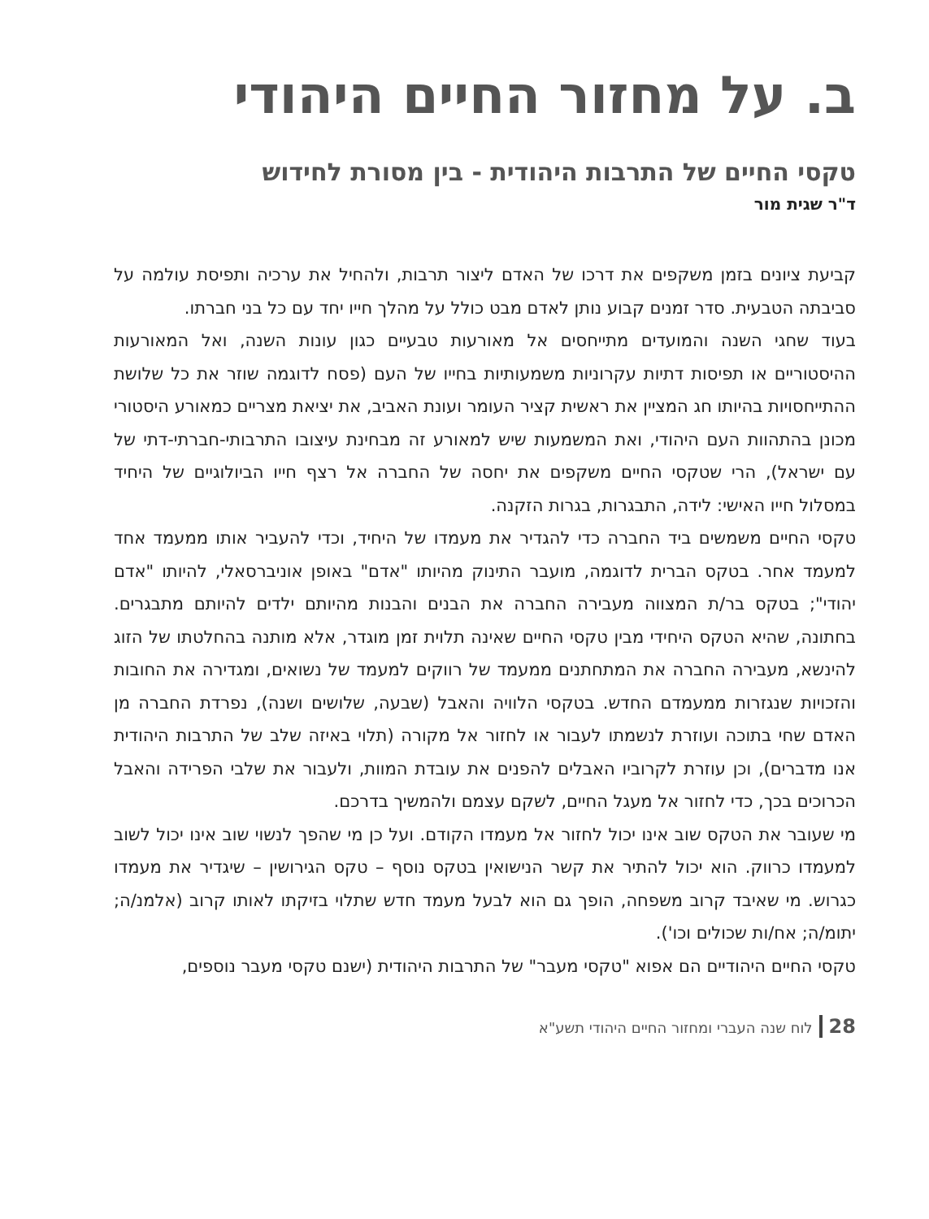ב. על מחזור החיים היהודי
טקסי החיים של התרבות היהודית - בין מסורת לחידוש
ד"ר שגית מור
קביעת ציונים בזמן משקפים את דרכו של האדם ליצור תרבות, ולהחיל את ערכיה ותפיסת עולמה על סביבתה הטבעית. סדר זמנים קבוע נותן לאדם מבט כולל על מהלך חייו יחד עם כל בני חברתו.
בעוד שחגי השנה והמועדים מתייחסים אל מאורעות טבעיים כגון עונות השנה, ואל המאורעות ההיסטוריים או תפיסות דתיות עקרוניות משמעותיות בחייו של העם (פסח לדוגמה שוזר את כל שלושת ההתייחסויות בהיותו חג המציין את ראשית קציר העומר ועונת האביב, את יציאת מצריים כמאורע היסטורי מכונן בהתהוות העם היהודי, ואת המשמעות שיש למאורע זה מבחינת עיצובו התרבותי-חברתי-דתי של עם ישראל), הרי שטקסי החיים משקפים את יחסה של החברה אל רצף חייו הביולוגיים של היחיד במסלול חייו האישי: לידה, התבגרות, בגרות הזקנה.
טקסי החיים משמשים ביד החברה כדי להגדיר את מעמדו של היחיד, וכדי להעביר אותו ממעמד אחד למעמד אחר. בטקס הברית לדוגמה, מועבר התינוק מהיותו "אדם" באופן אוניברסאלי, להיותו "אדם יהודי"; בטקס בר/ת המצווה מעבירה החברה את הבנים והבנות מהיותם ילדים להיותם מתבגרים. בחתונה, שהיא הטקס היחידי מבין טקסי החיים שאינה תלוית זמן מוגדר, אלא מותנה בהחלטתו של הזוג להינשא, מעבירה החברה את המתחתנים ממעמד של רווקים למעמד של נשואים, ומגדירה את החובות והזכויות שנגזרות ממעמדם החדש. בטקסי הלוויה והאבל (שבעה, שלושים ושנה), נפרדת החברה מן האדם שחי בתוכה ועוזרת לנשמתו לעבור או לחזור אל מקורה (תלוי באיזה שלב של התרבות היהודית אנו מדברים), וכן עוזרת לקרוביו האבלים להפנים את עובדת המוות, ולעבור את שלבי הפרידה והאבל הכרוכים בכך, כדי לחזור אל מעגל החיים, לשקם עצמם ולהמשיך בדרכם.
מי שעובר את הטקס שוב אינו יכול לחזור אל מעמדו הקודם. ועל כן מי שהפך לנשוי שוב אינו יכול לשוב למעמדו כרווק. הוא יכול להתיר את קשר הנישואין בטקס נוסף – טקס הגירושין – שיגדיר את מעמדו כגרוש. מי שאיבד קרוב משפחה, הופך גם הוא לבעל מעמד חדש שתלוי בזיקתו לאותו קרוב (אלמנ/ה; יתומ/ה; אח/ות שכולים וכו').
טקסי החיים היהודיים הם אפוא "טקסי מעבר" של התרבות היהודית (ישנם טקסי מעבר נוספים,
28לוח שנה העברי ומחזור החיים היהודי תשע"א